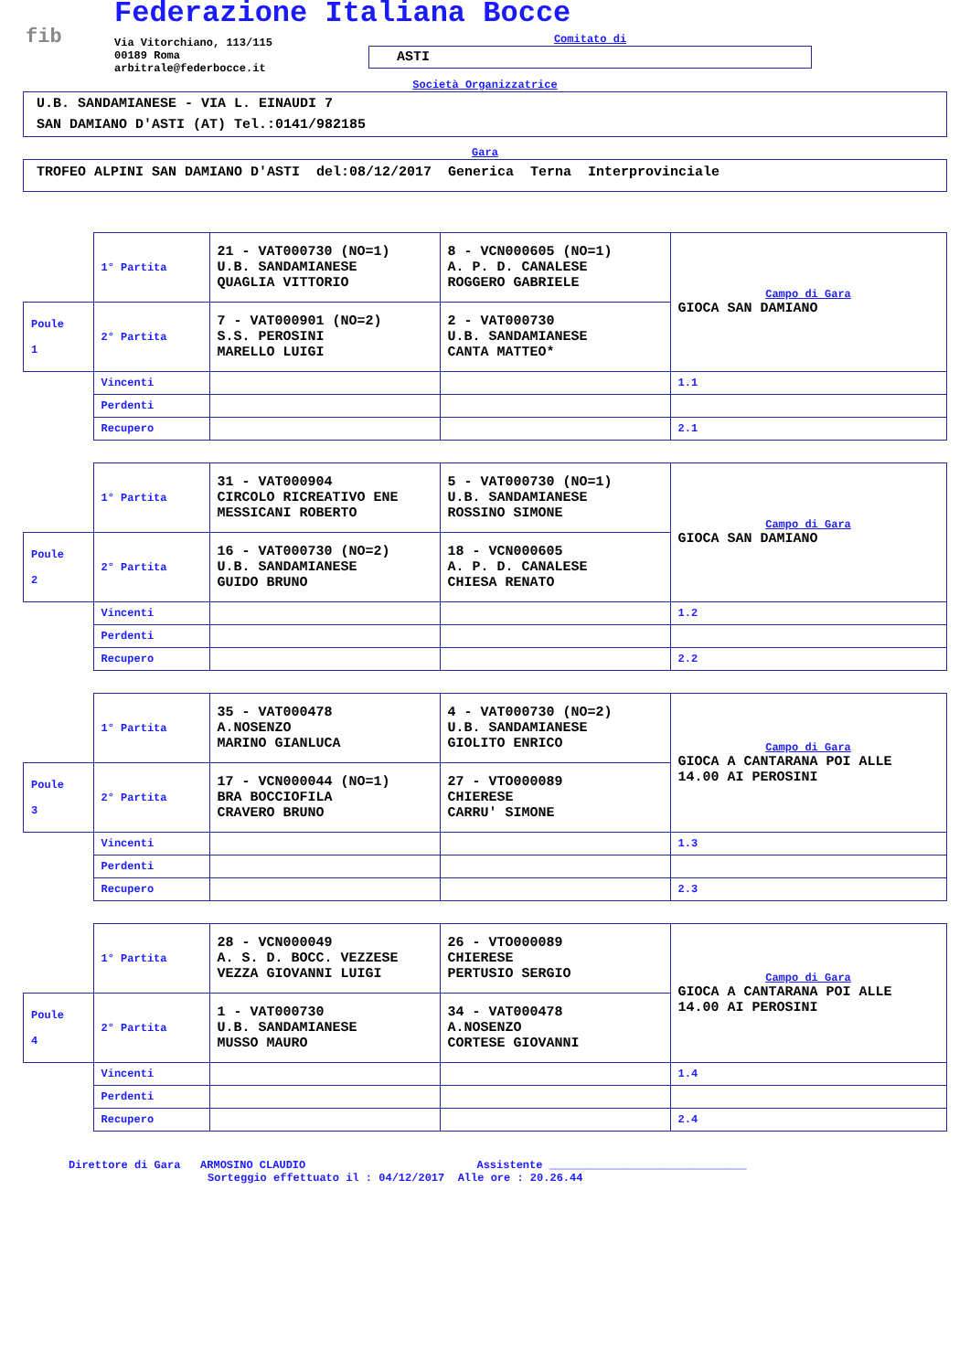fib
Federazione Italiana Bocce
Via Vitorchiano, 113/115
00189 Roma
arbitrale@federbocce.it
Comitato di
ASTI
Società Organizzatrice
U.B. SANDAMIANESE - VIA L. EINAUDI 7
SAN DAMIANO D'ASTI (AT) Tel.:0141/982185
Gara
TROFEO ALPINI SAN DAMIANO D'ASTI del:08/12/2017 Generica Terna Interprovinciale
| | 1° Partita | 21 - VAT000730 (NO=1) U.B. SANDAMIANESE QUAGLIA VITTORIO | 8 - VCN000605 (NO=1) A. P. D. CANALESE ROGGERO GABRIELE | Campo di Gara GIOCA SAN DAMIANO |
| Poule 1 | 2° Partita | 7 - VAT000901 (NO=2) S.S. PEROSINI MARELLO LUIGI | 2 - VAT000730 U.B. SANDAMIANESE CANTA MATTEO* | |
| | Vincenti | | | 1.1 |
| | Perdenti | | | |
| | Recupero | | | 2.1 |
| | 1° Partita | 31 - VAT000904 CIRCOLO RICREATIVO ENE MESSICANI ROBERTO | 5 - VAT000730 (NO=1) U.B. SANDAMIANESE ROSSINO SIMONE | Campo di Gara GIOCA SAN DAMIANO |
| Poule 2 | 2° Partita | 16 - VAT000730 (NO=2) U.B. SANDAMIANESE GUIDO BRUNO | 18 - VCN000605 A. P. D. CANALESE CHIESA RENATO | |
| | Vincenti | | | 1.2 |
| | Perdenti | | | |
| | Recupero | | | 2.2 |
| | 1° Partita | 35 - VAT000478 A.NOSENZO MARINO GIANLUCA | 4 - VAT000730 (NO=2) U.B. SANDAMIANESE GIOLITO ENRICO | Campo di Gara GIOCA A CANTARANA POI ALLE 14.00 AI PEROSINI |
| Poule 3 | 2° Partita | 17 - VCN000044 (NO=1) BRA BOCCIOFILA CRAVERO BRUNO | 27 - VTO000089 CHIERESE CARRU' SIMONE | |
| | Vincenti | | | 1.3 |
| | Perdenti | | | |
| | Recupero | | | 2.3 |
| | 1° Partita | 28 - VCN000049 A. S. D. BOCC. VEZZESE VEZZA GIOVANNI LUIGI | 26 - VTO000089 CHIERESE PERTUSIO SERGIO | Campo di Gara GIOCA A CANTARANA POI ALLE 14.00 AI PEROSINI |
| Poule 4 | 2° Partita | 1 - VAT000730 U.B. SANDAMIANESE MUSSO MAURO | 34 - VAT000478 A.NOSENZO CORTESE GIOVANNI | |
| | Vincenti | | | 1.4 |
| | Perdenti | | | |
| | Recupero | | | 2.4 |
Direttore di Gara ARMOSINO CLAUDIO Assistente ______________________________
Sorteggio effettuato il : 04/12/2017 Alle ore : 20.26.44